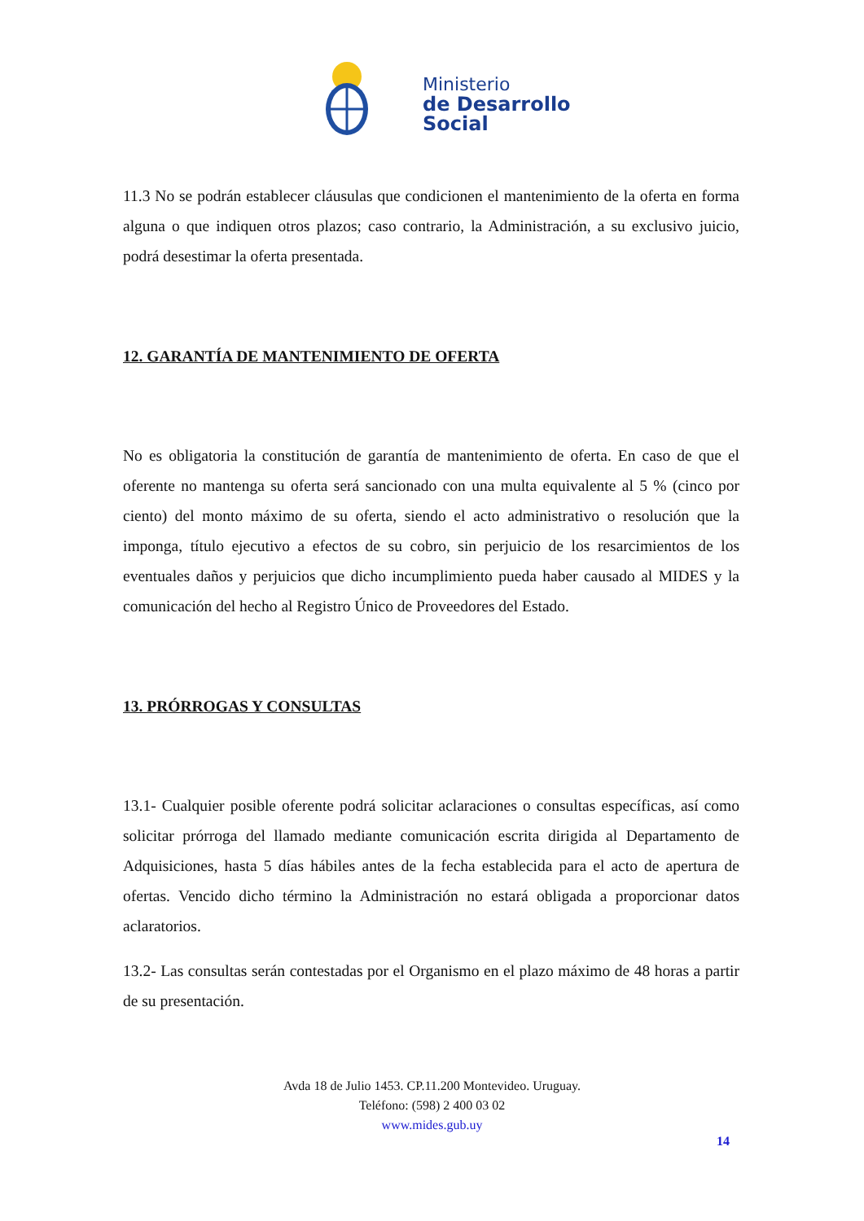Ministerio
de Desarrollo
Social
11.3 No se podrán establecer cláusulas que condicionen el mantenimiento de la oferta en forma alguna o que indiquen otros plazos; caso contrario, la Administración, a su exclusivo juicio, podrá desestimar la oferta presentada.
12. GARANTÍA DE MANTENIMIENTO DE OFERTA
No es obligatoria la constitución de garantía de mantenimiento de oferta. En caso de que el oferente no mantenga su oferta será sancionado con una multa equivalente al 5 % (cinco por ciento) del monto máximo de su oferta, siendo el acto administrativo o resolución que la imponga, título ejecutivo a efectos de su cobro, sin perjuicio de los resarcimientos de los eventuales daños y perjuicios que dicho incumplimiento pueda haber causado al MIDES y la comunicación del hecho al Registro Único de Proveedores del Estado.
13. PRÓRROGAS Y CONSULTAS
13.1- Cualquier posible oferente podrá solicitar aclaraciones o consultas específicas, así como solicitar prórroga del llamado mediante comunicación escrita dirigida al Departamento de Adquisiciones, hasta 5 días hábiles antes de la fecha establecida para el acto de apertura de ofertas. Vencido dicho término la Administración no estará obligada a proporcionar datos aclaratorios.
13.2- Las consultas serán contestadas por el Organismo en el plazo máximo de 48 horas a partir de su presentación.
Avda 18 de Julio 1453. CP.11.200 Montevideo. Uruguay.
Teléfono: (598) 2 400 03 02
www.mides.gub.uy
14